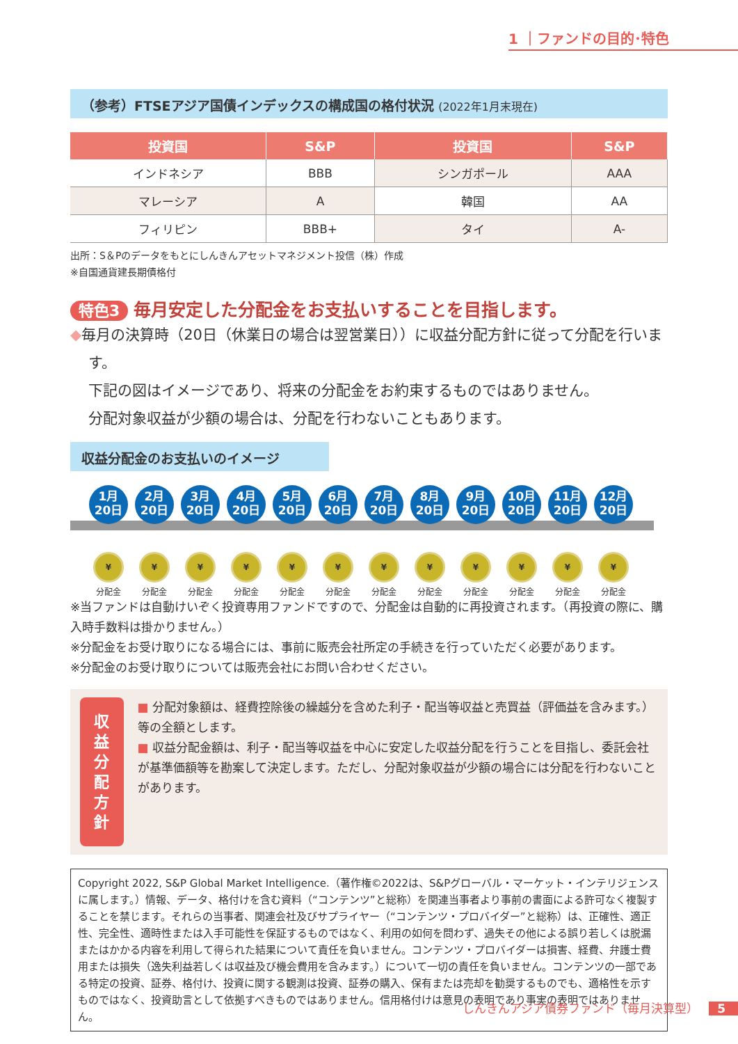1 ｜ファンドの目的･特色
（参考）FTSEアジア国債インデックスの構成国の格付状況 (2022年1月末現在)
| 投資国 | S&P | 投資国 | S&P |
| --- | --- | --- | --- |
| インドネシア | BBB | シンガポール | AAA |
| マレーシア | A | 韓国 | AA |
| フィリピン | BBB+ | タイ | A- |
出所：S＆Pのデータをもとにしんきんアセットマネジメント投信（株）作成
※自国通貨建長期債格付
特色3 毎月安定した分配金をお支払いすることを目指します。
◆毎月の決算時（20日（休業日の場合は翌営業日））に収益分配方針に従って分配を行います。
下記の図はイメージであり、将来の分配金をお約束するものではありません。
分配対象収益が少額の場合は、分配を行わないこともあります。
収益分配金のお支払いのイメージ
1月
20日
¥
分配金
2月
20日
¥
分配金
3月
20日
¥
分配金
4月
20日
¥
分配金
5月
20日
¥
分配金
6月
20日
¥
分配金
7月
20日
¥
分配金
8月
20日
¥
分配金
9月
20日
¥
分配金
10月
20日
¥
分配金
11月
20日
¥
分配金
12月
20日
¥
分配金
※当ファンドは自動けいぞく投資専用ファンドですので、分配金は自動的に再投資されます。（再投資の際に、購入時手数料は掛かりません。）
※分配金をお受け取りになる場合には、事前に販売会社所定の手続きを行っていただく必要があります。
※分配金のお受け取りについては販売会社にお問い合わせください。
収益分配方針
■ 分配対象額は、経費控除後の繰越分を含めた利子・配当等収益と売買益（評価益を含みます。）等の全額とします。
■ 収益分配金額は、利子・配当等収益を中心に安定した収益分配を行うことを目指し、委託会社が基準価額等を勘案して決定します。ただし、分配対象収益が少額の場合には分配を行わないことがあります。
Copyright 2022, S&P Global Market Intelligence.（著作権©2022は、S&Pグローバル・マーケット・インテリジェンスに属します。）情報、データ、格付けを含む資料（“コンテンツ”と総称）を関連当事者より事前の書面による許可なく複製することを禁じます。それらの当事者、関連会社及びサプライヤー（“コンテンツ・プロバイダー”と総称）は、正確性、適正性、完全性、適時性または入手可能性を保証するものではなく、利用の如何を問わず、過失その他による誤り若しくは脱漏またはかかる内容を利用して得られた結果について責任を負いません。コンテンツ・プロバイダーは損害、経費、弁護士費用または損失（逸失利益若しくは収益及び機会費用を含みます。）について一切の責任を負いません。コンテンツの一部である特定の投資、証券、格付け、投資に関する観測は投資、証券の購入、保有または売却を勧奨するものでも、適格性を示すものではなく、投資助言として依拠すべきものではありません。信用格付けは意見の表明であり事実の表明ではありません。
しんきんアジア債券ファンド（毎月決算型） 5